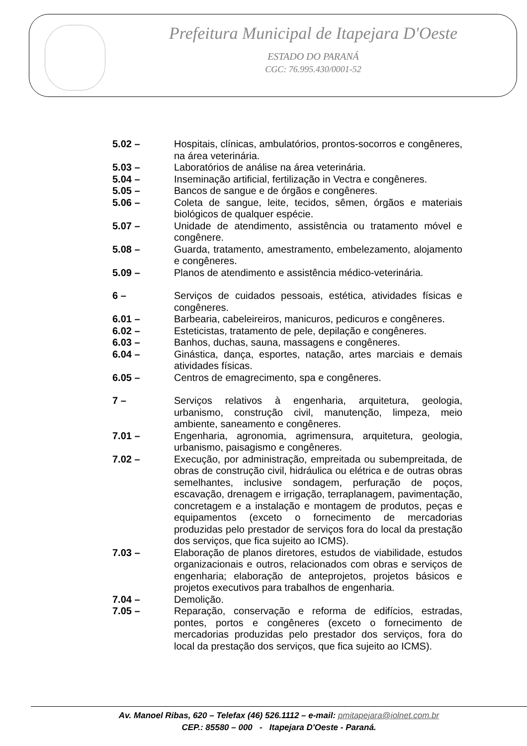Prefeitura Municipal de Itapejara D'Oeste
ESTADO DO PARANÁ
CGC: 76.995.430/0001-52
5.02 – Hospitais, clínicas, ambulatórios, prontos-socorros e congêneres, na área veterinária.
5.03 – Laboratórios de análise na área veterinária.
5.04 – Inseminação artificial, fertilização in Vectra e congêneres.
5.05 – Bancos de sangue e de órgãos e congêneres.
5.06 – Coleta de sangue, leite, tecidos, sêmen, órgãos e materiais biológicos de qualquer espécie.
5.07 – Unidade de atendimento, assistência ou tratamento móvel e congênere.
5.08 – Guarda, tratamento, amestramento, embelezamento, alojamento e congêneres.
5.09 – Planos de atendimento e assistência médico-veterinária.
6 – Serviços de cuidados pessoais, estética, atividades físicas e congêneres.
6.01 – Barbearia, cabeleireiros, manicuros, pedicuros e congêneres.
6.02 – Esteticistas, tratamento de pele, depilação e congêneres.
6.03 – Banhos, duchas, sauna, massagens e congêneres.
6.04 – Ginástica, dança, esportes, natação, artes marciais e demais atividades físicas.
6.05 – Centros de emagrecimento, spa e congêneres.
7 – Serviços relativos à engenharia, arquitetura, geologia, urbanismo, construção civil, manutenção, limpeza, meio ambiente, saneamento e congêneres.
7.01 – Engenharia, agronomia, agrimensura, arquitetura, geologia, urbanismo, paisagismo e congêneres.
7.02 – Execução, por administração, empreitada ou subempreitada, de obras de construção civil, hidráulica ou elétrica e de outras obras semelhantes, inclusive sondagem, perfuração de poços, escavação, drenagem e irrigação, terraplanagem, pavimentação, concretagem e a instalação e montagem de produtos, peças e equipamentos (exceto o fornecimento de mercadorias produzidas pelo prestador de serviços fora do local da prestação dos serviços, que fica sujeito ao ICMS).
7.03 – Elaboração de planos diretores, estudos de viabilidade, estudos organizacionais e outros, relacionados com obras e serviços de engenharia; elaboração de anteprojetos, projetos básicos e projetos executivos para trabalhos de engenharia.
7.04 – Demolição.
7.05 – Reparação, conservação e reforma de edifícios, estradas, pontes, portos e congêneres (exceto o fornecimento de mercadorias produzidas pelo prestador dos serviços, fora do local da prestação dos serviços, que fica sujeito ao ICMS).
Av. Manoel Ribas, 620 – Telefax (46) 526.1112 – e-mail: pmitapejara@iolnet.com.br
CEP.: 85580 – 000 - Itapejara D'Oeste - Paraná.